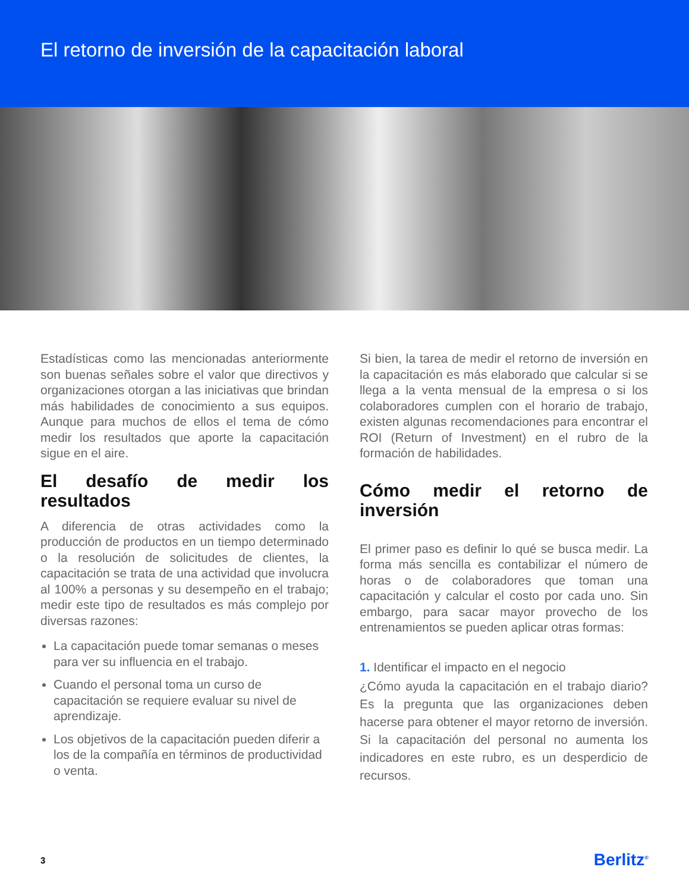El retorno de inversión de la capacitación laboral
Estadísticas como las mencionadas anteriormente son buenas señales sobre el valor que directivos y organizaciones otorgan a las iniciativas que brindan más habilidades de conocimiento a sus equipos. Aunque para muchos de ellos el tema de cómo medir los resultados que aporte la capacitación sigue en el aire.
El desafío de medir los resultados
A diferencia de otras actividades como la producción de productos en un tiempo determinado o la resolución de solicitudes de clientes, la capacitación se trata de una actividad que involucra al 100% a personas y su desempeño en el trabajo; medir este tipo de resultados es más complejo por diversas razones:
La capacitación puede tomar semanas o meses para ver su influencia en el trabajo.
Cuando el personal toma un curso de capacitación se requiere evaluar su nivel de aprendizaje.
Los objetivos de la capacitación pueden diferir a los de la compañía en términos de productividad o venta.
Si bien, la tarea de medir el retorno de inversión en la capacitación es más elaborado que calcular si se llega a la venta mensual de la empresa o si los colaboradores cumplen con el horario de trabajo, existen algunas recomendaciones para encontrar el ROI (Return of Investment) en el rubro de la formación de habilidades.
Cómo medir el retorno de inversión
El primer paso es definir lo qué se busca medir. La forma más sencilla es contabilizar el número de horas o de colaboradores que toman una capacitación y calcular el costo por cada uno. Sin embargo, para sacar mayor provecho de los entrenamientos se pueden aplicar otras formas:
1. Identificar el impacto en el negocio
¿Cómo ayuda la capacitación en el trabajo diario? Es la pregunta que las organizaciones deben hacerse para obtener el mayor retorno de inversión. Si la capacitación del personal no aumenta los indicadores en este rubro, es un desperdicio de recursos.
3 Berlitz<sup>®</sup>